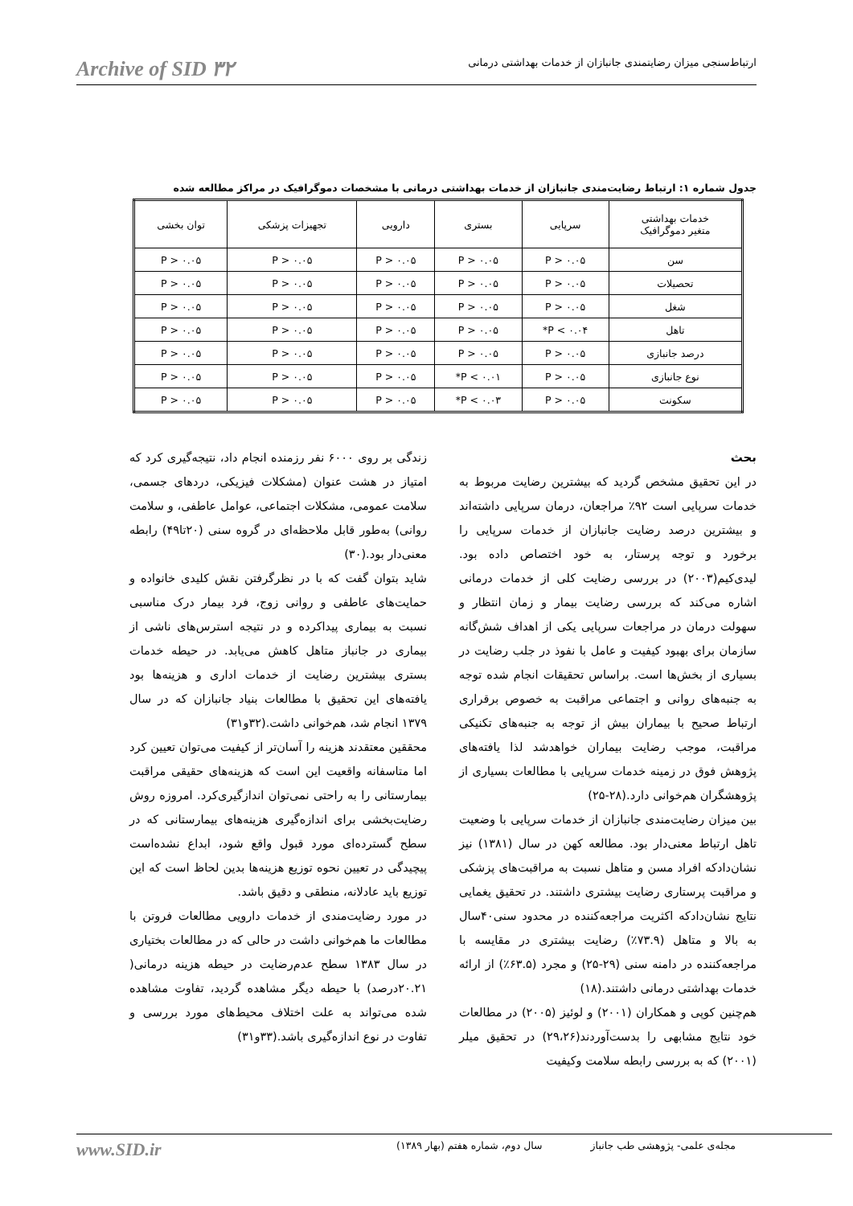Archive of SID ٣٢ ارتباط‌سنجی میزان رضایتمندی جانبازان از خدمات بهداشتی درمانی
جدول شماره ۱: ارتباط رضایت‌مندی جانبازان از خدمات بهداشتی درمانی با مشخصات دموگرافیک در مراکز مطالعه شده
| خدمات بهداشتی متغیر دموگرافیک | سرپایی | بستری | دارویی | تجهیزات پزشکی | توان بخشی |
| --- | --- | --- | --- | --- | --- |
| سن | P > ۰.۰۵ | P > ۰.۰۵ | P > ۰.۰۵ | P > ۰.۰۵ | P > ۰.۰۵ |
| تحصیلات | P > ۰.۰۵ | P > ۰.۰۵ | P > ۰.۰۵ | P > ۰.۰۵ | P > ۰.۰۵ |
| شغل | P > ۰.۰۵ | P > ۰.۰۵ | P > ۰.۰۵ | P > ۰.۰۵ | P > ۰.۰۵ |
| تاهل | P < ۰.۰۴* | P > ۰.۰۵ | P > ۰.۰۵ | P > ۰.۰۵ | P > ۰.۰۵ |
| درصد جانبازی | P > ۰.۰۵ | P > ۰.۰۵ | P > ۰.۰۵ | P > ۰.۰۵ | P > ۰.۰۵ |
| نوع جانبازی | P > ۰.۰۵ | P < ۰.۰۱* | P > ۰.۰۵ | P > ۰.۰۵ | P > ۰.۰۵ |
| سکونت | P > ۰.۰۵ | P < ۰.۰۳* | P > ۰.۰۵ | P > ۰.۰۵ | P > ۰.۰۵ |
بحث
در این تحقیق مشخص گردید که بیشترین رضایت مربوط به خدمات سرپایی است ۹۲٪ مراجعان، درمان سرپایی داشته‌اند و بیشترین درصد رضایت جانبازان از خدمات سرپایی را برخورد و توجه پرستار، به خود اختصاص داده بود. لیدی‌کیم(۲۰۰۳) در بررسی رضایت کلی از خدمات درمانی اشاره می‌کند که بررسی رضایت بیمار و زمان انتظار و سهولت درمان در مراجعات سرپایی یکی از اهداف شش‌گانه سازمان برای بهبود کیفیت و عامل با نفوذ در جلب رضایت در بسیاری از بخش‌ها است. براساس تحقیقات انجام شده توجه به جنبه‌های روانی و اجتماعی مراقبت به خصوص برقراری ارتباط صحیح با بیماران بیش از توجه به جنبه‌های تکنیکی مراقبت، موجب رضایت بیماران خواهدشد لذا یافته‌های پژوهش فوق در زمینه خدمات سرپایی با مطالعات بسیاری از پژوهشگران هم‌خوانی دارد.(۲۸-۲۵)
بین میزان رضایت‌مندی جانبازان از خدمات سرپایی با وضعیت تاهل ارتباط معنی‌دار بود. مطالعه کهن در سال (۱۳۸۱) نیز نشان‌دادکه افراد مسن و متاهل نسبت به مراقبت‌های پزشکی و مراقبت پرستاری رضایت بیشتری داشتند. در تحقیق یغمایی نتایج نشان‌دادکه اکثریت مراجعه‌کننده در محدود سنی۴۰سال به بالا و متاهل (۷۳.۹٪) رضایت بیشتری در مقایسه با مراجعه‌کننده در دامنه سنی (۲۹-۲۵) و مجرد (۶۳.۵٪) از ارائه خدمات بهداشتی درمانی داشتند.(۱۸)
هم‌چنین کوپی و همکاران (۲۰۰۱) و لوئیز (۲۰۰۵) در مطالعات خود نتایج مشابهی را بدست‌آوردند(۲۹،۲۶) در تحقیق میلر (۲۰۰۱) که به بررسی رابطه سلامت وکیفیت
زندگی بر روی ۶۰۰۰ نفر رزمنده انجام داد، نتیجه‌گیری کرد که امتیاز در هشت عنوان (مشکلات فیزیکی، دردهای جسمی، سلامت عمومی، مشکلات اجتماعی، عوامل عاطفی، و سلامت روانی) به‌طور قابل ملاحظه‌ای در گروه سنی (۲۰تا۴۹) رابطه معنی‌دار بود.(۳۰)
شاید بتوان گفت که با در نظرگرفتن نقش کلیدی خانواده و حمایت‌های عاطفی و روانی زوج، فرد بیمار درک مناسبی نسبت به بیماری پیداکرده و در نتیجه استرس‌های ناشی از بیماری در جانباز متاهل کاهش می‌یابد. در حیطه خدمات بستری بیشترین رضایت از خدمات اداری و هزینه‌ها بود یافته‌های این تحقیق با مطالعات بنیاد جانبازان که در سال ۱۳۷۹ انجام شد، هم‌خوانی داشت.(۳۲و۳۱)
محققین معتقدند هزینه را آسان‌تر از کیفیت می‌توان تعیین کرد اما متاسفانه واقعیت این است که هزینه‌های حقیقی مراقبت بیمارستانی را به راحتی نمی‌توان اندازگیری‌کرد. امروزه روش رضایت‌بخشی برای اندازه‌گیری هزینه‌های بیمارستانی که در سطح گسترده‌ای مورد قبول واقع شود، ابداع نشده‌است پیچیدگی در تعیین نحوه توزیع هزینه‌ها بدین لحاظ است که این توزیع باید عادلانه، منطقی و دقیق باشد.
در مورد رضایت‌مندی از خدمات دارویی مطالعات فروتن با مطالعات ما هم‌خوانی داشت در حالی که در مطالعات بختیاری در سال ۱۳۸۳ سطح عدم‌رضایت در حیطه هزینه درمانی( ۲۰.۲۱درصد) با حیطه دیگر مشاهده گردید، تفاوت مشاهده شده می‌تواند به علت اختلاف محیط‌های مورد بررسی و تفاوت در نوع اندازه‌گیری باشد.(۳۳و۳۱)
مجله‌ی علمی- پژوهشی طب جانباز سال دوم، شماره هفتم (بهار ۱۳۸۹) www.SID.ir